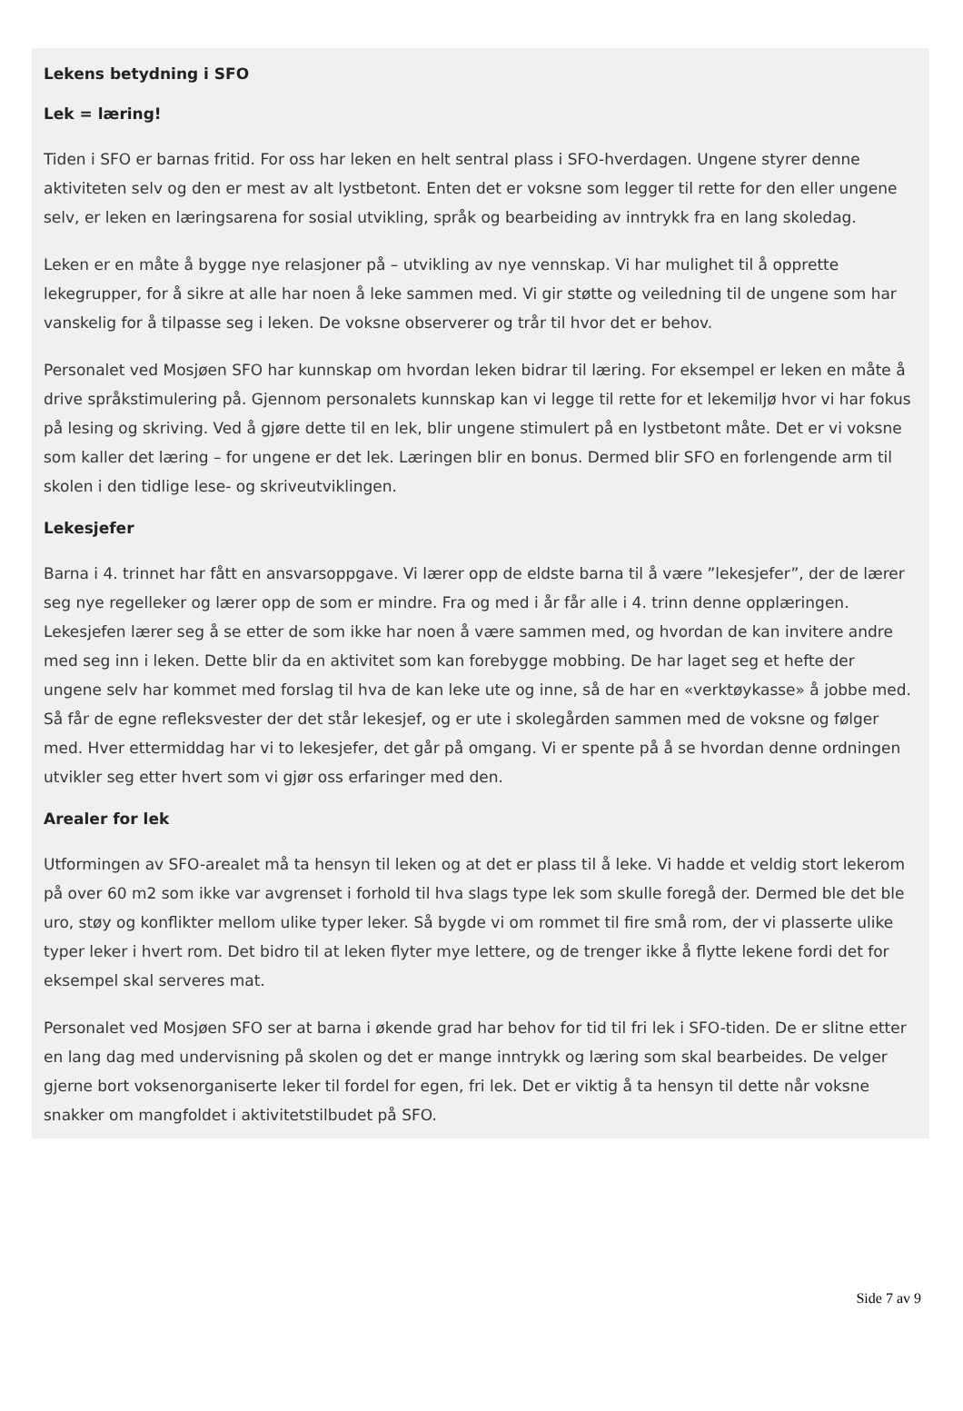Lekens betydning i SFO
Lek = læring!
Tiden i SFO er barnas fritid. For oss har leken en helt sentral plass i SFO-hverdagen. Ungene styrer denne aktiviteten selv og den er mest av alt lystbetont. Enten det er voksne som legger til rette for den eller ungene selv, er leken en læringsarena for sosial utvikling, språk og bearbeiding av inntrykk fra en lang skoledag.
Leken er en måte å bygge nye relasjoner på – utvikling av nye vennskap. Vi har mulighet til å opprette lekegrupper, for å sikre at alle har noen å leke sammen med. Vi gir støtte og veiledning til de ungene som har vanskelig for å tilpasse seg i leken. De voksne observerer og trår til hvor det er behov.
Personalet ved Mosjøen SFO har kunnskap om hvordan leken bidrar til læring. For eksempel er leken en måte å drive språkstimulering på. Gjennom personalets kunnskap kan vi legge til rette for et lekemiljø hvor vi har fokus på lesing og skriving. Ved å gjøre dette til en lek, blir ungene stimulert på en lystbetont måte. Det er vi voksne som kaller det læring – for ungene er det lek. Læringen blir en bonus. Dermed blir SFO en forlengende arm til skolen i den tidlige lese- og skriveutviklingen.
Lekesjefer
Barna i 4. trinnet har fått en ansvarsoppgave. Vi lærer opp de eldste barna til å være ”lekesjefer”, der de lærer seg nye regelleker og lærer opp de som er mindre. Fra og med i år får alle i 4. trinn denne opplæringen. Lekesjefen lærer seg å se etter de som ikke har noen å være sammen med, og hvordan de kan invitere andre med seg inn i leken. Dette blir da en aktivitet som kan forebygge mobbing. De har laget seg et hefte der ungene selv har kommet med forslag til hva de kan leke ute og inne, så de har en «verktøykasse» å jobbe med. Så får de egne refleksvester der det står lekesjef, og er ute i skolegården sammen med de voksne og følger med. Hver ettermiddag har vi to lekesjefer, det går på omgang. Vi er spente på å se hvordan denne ordningen utvikler seg etter hvert som vi gjør oss erfaringer med den.
Arealer for lek
Utformingen av SFO-arealet må ta hensyn til leken og at det er plass til å leke. Vi hadde et veldig stort lekerom på over 60 m2 som ikke var avgrenset i forhold til hva slags type lek som skulle foregå der. Dermed ble det ble uro, støy og konflikter mellom ulike typer leker. Så bygde vi om rommet til fire små rom, der vi plasserte ulike typer leker i hvert rom. Det bidro til at leken flyter mye lettere, og de trenger ikke å flytte lekene fordi det for eksempel skal serveres mat.
Personalet ved Mosjøen SFO ser at barna i økende grad har behov for tid til fri lek i SFO-tiden. De er slitne etter en lang dag med undervisning på skolen og det er mange inntrykk og læring som skal bearbeides. De velger gjerne bort voksenorganiserte leker til fordel for egen, fri lek. Det er viktig å ta hensyn til dette når voksne snakker om mangfoldet i aktivitetstilbudet på SFO.
Side 7 av 9